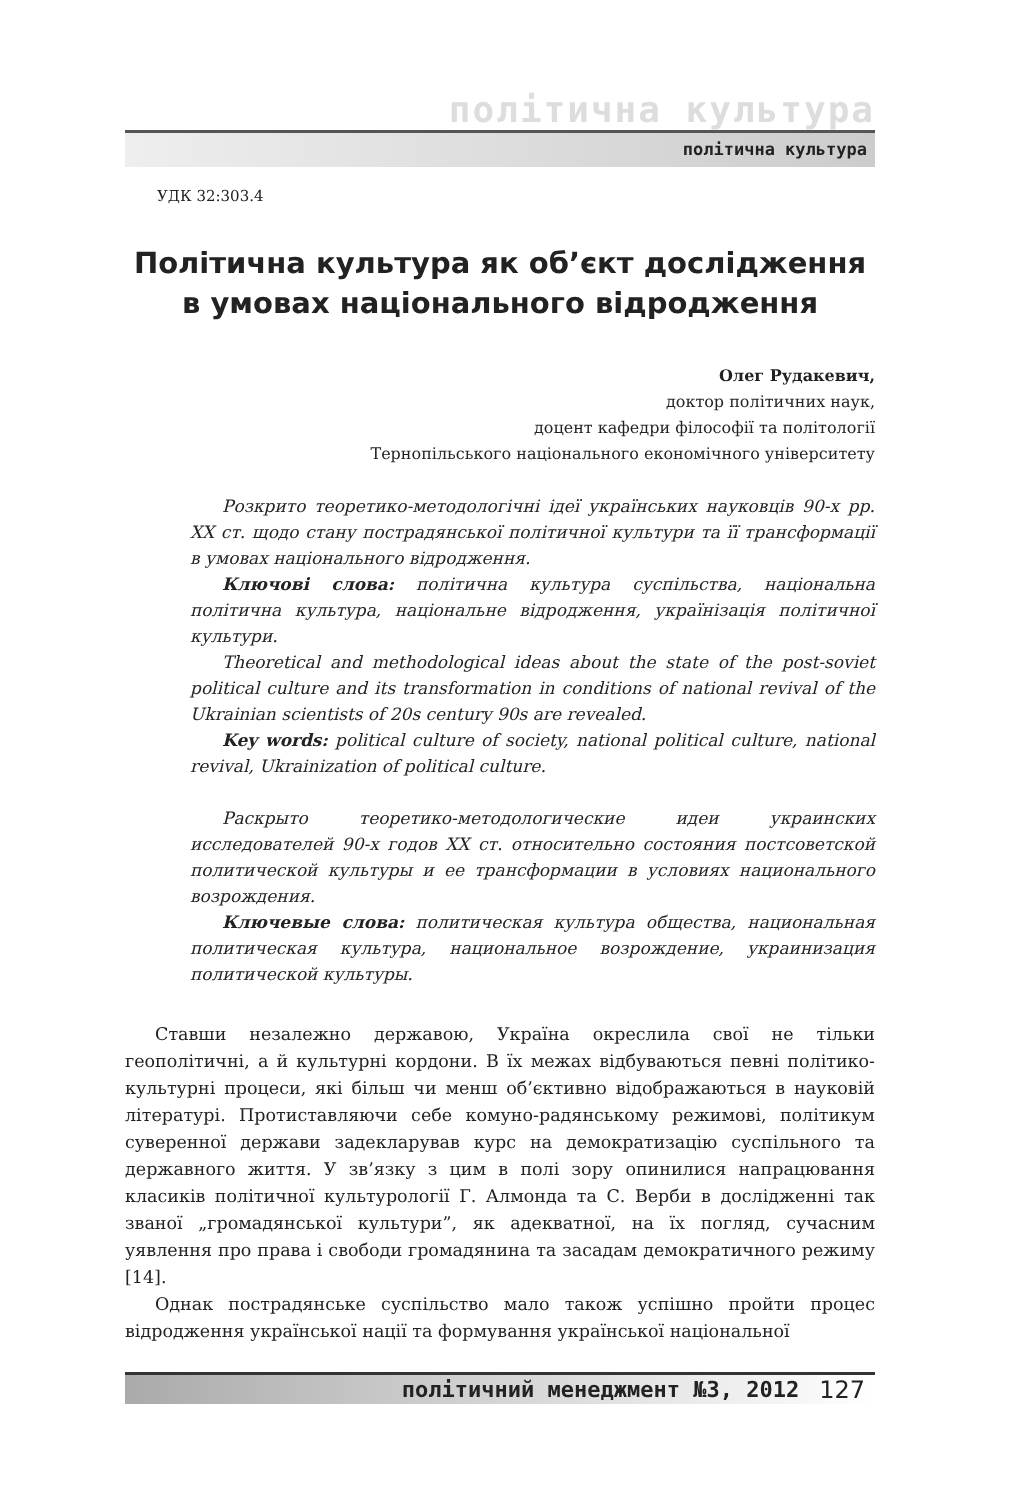політична культура
політична культура
УДК 32:303.4
Політична культура як об’єкт дослідження в умовах національного відродження
Олег Рудакевич,
доктор політичних наук,
доцент кафедри філософії та політології
Тернопільського національного економічного університету
Розкрито теоретико-методологічні ідеї українських науковців 90-х рр. XX ст. щодо стану пострадянської політичної культури та її трансформації в умовах національного відродження.
Ключові слова: політична культура суспільства, національна політична культура, національне відродження, українізація політичної культури.
Theoretical and methodological ideas about the state of the post-soviet political culture and its transformation in conditions of national revival of the Ukrainian scientists of 20s century 90s are revealed.
Key words: political culture of society, national political culture, national revival, Ukrainization of political culture.
Раскрыто теоретико-методологические идеи украинских исследователей 90-х годов XX ст. относительно состояния постсоветской политической культуры и ее трансформации в условиях национального возрождения.
Ключевые слова: политическая культура общества, национальная политическая культура, национальное возрождение, украинизация политической культуры.
Ставши незалежно державою, Україна окреслила свої не тільки геополітичні, а й культурні кордони. В їх межах відбуваються певні політико-культурні процеси, які більш чи менш об’єктивно відображаються в науковій літературі. Протиставляючи себе комуно-радянському режимові, політикум суверенної держави задекларував курс на демократизацію суспільного та державного життя. У зв’язку з цим в полі зору опинилися напрацювання класиків політичної культурології Г. Алмонда та С. Верби в дослідженні так званої „громадянської культури”, як адекватної, на їх погляд, сучасним уявлення про права і свободи громадянина та засадам демократичного режиму [14].
Однак пострадянське суспільство мало також успішно пройти процес відродження української нації та формування української національної
політичний менеджмент №3, 2012 127